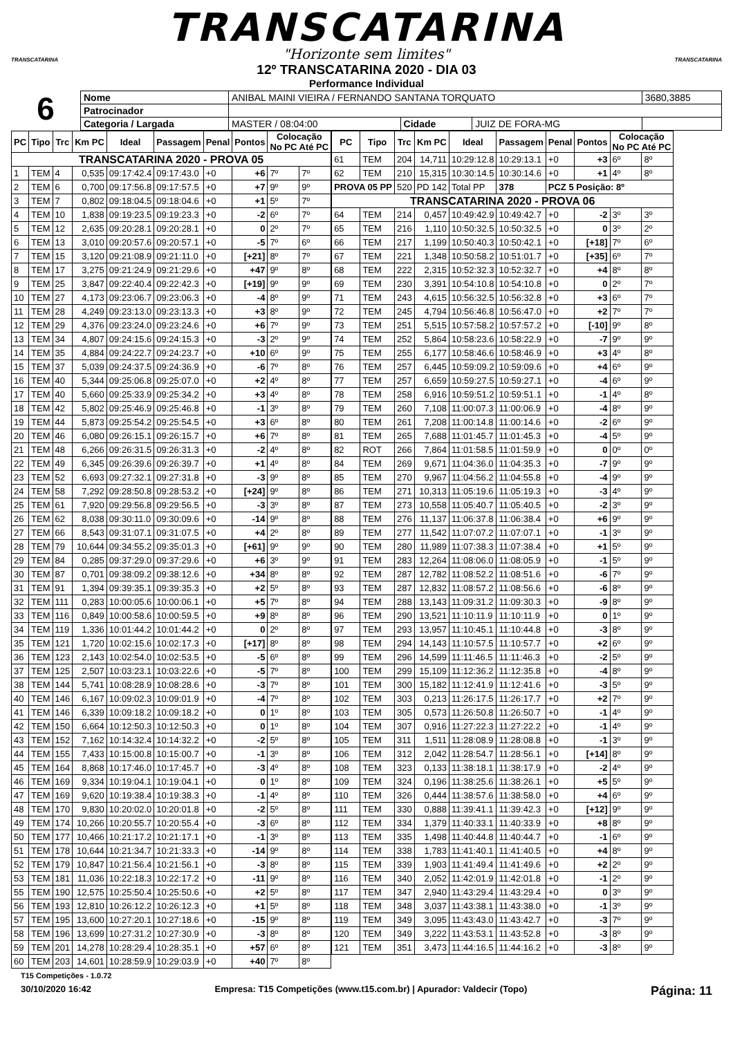TRANSCATARINA
"Horizonte sem limites"
12º TRANSCATARINA 2020 - DIA 03
TRANSCATARINA TRANSCATARINA
Performance Individual
6
| Nome | ANIBAL MAINI VIEIRA / FERNANDO SANTANA TORQUATO | | | | 3680,3885 |
| Patrocinador | | | | | |
| Categoria / Largada | MASTER / 08:04:00 | Cidade | JUIZ DE FORA-MG | | |
| PC | Tipo | Trc | Km PC | Ideal | Passagem | Penal | Pontos | Colocação No PC Até PC | |
| --- | --- | --- | --- | --- | --- | --- | --- | --- | --- |
| TRANSCATARINA 2020 - PROVA 05 | | | | | | | | | |
| 1 | TEM | 4 | 0,535 | 09:17:42.4 | 09:17:43.0 | +0 | +6 | 7º | 7º |
| 2 | TEM | 6 | 0,700 | 09:17:56.8 | 09:17:57.5 | +0 | +7 | 9º | 9º |
| 3 | TEM | 7 | 0,802 | 09:18:04.5 | 09:18:04.6 | +0 | +1 | 5º | 7º |
| 4 | TEM | 10 | 1,838 | 09:19:23.5 | 09:19:23.3 | +0 | -2 | 6º | 7º |
| 5 | TEM | 12 | 2,635 | 09:20:28.1 | 09:20:28.1 | +0 | 0 | 2º | 7º |
| 6 | TEM | 13 | 3,010 | 09:20:57.6 | 09:20:57.1 | +0 | -5 | 7º | 6º |
| 7 | TEM | 15 | 3,120 | 09:21:08.9 | 09:21:11.0 | +0 | [+21] | 8º | 7º |
| 8 | TEM | 17 | 3,275 | 09:21:24.9 | 09:21:29.6 | +0 | +47 | 9º | 8º |
| 9 | TEM | 25 | 3,847 | 09:22:40.4 | 09:22:42.3 | +0 | [+19] | 9º | 9º |
| 10 | TEM | 27 | 4,173 | 09:23:06.7 | 09:23:06.3 | +0 | -4 | 8º | 9º |
| 11 | TEM | 28 | 4,249 | 09:23:13.0 | 09:23:13.3 | +0 | +3 | 8º | 9º |
| 12 | TEM | 29 | 4,376 | 09:23:24.0 | 09:23:24.6 | +0 | +6 | 7º | 9º |
| 13 | TEM | 34 | 4,807 | 09:24:15.6 | 09:24:15.3 | +0 | -3 | 2º | 9º |
| 14 | TEM | 35 | 4,884 | 09:24:22.7 | 09:24:23.7 | +0 | +10 | 6º | 9º |
| 15 | TEM | 37 | 5,039 | 09:24:37.5 | 09:24:36.9 | +0 | -6 | 7º | 8º |
| 16 | TEM | 40 | 5,344 | 09:25:06.8 | 09:25:07.0 | +0 | +2 | 4º | 8º |
| 17 | TEM | 40 | 5,660 | 09:25:33.9 | 09:25:34.2 | +0 | +3 | 4º | 8º |
| 18 | TEM | 42 | 5,802 | 09:25:46.9 | 09:25:46.8 | +0 | -1 | 3º | 8º |
| 19 | TEM | 44 | 5,873 | 09:25:54.2 | 09:25:54.5 | +0 | +3 | 6º | 8º |
| 20 | TEM | 46 | 6,080 | 09:26:15.1 | 09:26:15.7 | +0 | +6 | 7º | 8º |
| 21 | TEM | 48 | 6,266 | 09:26:31.5 | 09:26:31.3 | +0 | -2 | 4º | 8º |
| 22 | TEM | 49 | 6,345 | 09:26:39.6 | 09:26:39.7 | +0 | +1 | 4º | 8º |
| 23 | TEM | 52 | 6,693 | 09:27:32.1 | 09:27:31.8 | +0 | -3 | 9º | 8º |
| 24 | TEM | 58 | 7,292 | 09:28:50.8 | 09:28:53.2 | +0 | [+24] | 9º | 8º |
| 25 | TEM | 61 | 7,920 | 09:29:56.8 | 09:29:56.5 | +0 | -3 | 3º | 8º |
| 26 | TEM | 62 | 8,038 | 09:30:11.0 | 09:30:09.6 | +0 | -14 | 9º | 8º |
| 27 | TEM | 66 | 8,543 | 09:31:07.1 | 09:31:07.5 | +0 | +4 | 2º | 8º |
| 28 | TEM | 79 | 10,644 | 09:34:55.2 | 09:35:01.3 | +0 | [+61] | 9º | 9º |
| 29 | TEM | 84 | 0,285 | 09:37:29.0 | 09:37:29.6 | +0 | +6 | 3º | 9º |
| 30 | TEM | 87 | 0,701 | 09:38:09.2 | 09:38:12.6 | +0 | +34 | 8º | 8º |
| 31 | TEM | 91 | 1,394 | 09:39:35.1 | 09:39:35.3 | +0 | +2 | 5º | 8º |
| 32 | TEM | 111 | 0,283 | 10:00:05.6 | 10:00:06.1 | +0 | +5 | 7º | 8º |
| 33 | TEM | 116 | 0,849 | 10:00:58.6 | 10:00:59.5 | +0 | +9 | 8º | 8º |
| 34 | TEM | 119 | 1,336 | 10:01:44.2 | 10:01:44.2 | +0 | 0 | 2º | 8º |
| 35 | TEM | 121 | 1,720 | 10:02:15.6 | 10:02:17.3 | +0 | [+17] | 8º | 8º |
| 36 | TEM | 123 | 2,143 | 10:02:54.0 | 10:02:53.5 | +0 | -5 | 6º | 8º |
| 37 | TEM | 125 | 2,507 | 10:03:23.1 | 10:03:22.6 | +0 | -5 | 7º | 8º |
| 38 | TEM | 144 | 5,741 | 10:08:28.9 | 10:08:28.6 | +0 | -3 | 7º | 8º |
| 40 | TEM | 146 | 6,167 | 10:09:02.3 | 10:09:01.9 | +0 | -4 | 7º | 8º |
| 41 | TEM | 146 | 6,339 | 10:09:18.2 | 10:09:18.2 | +0 | 0 | 1º | 8º |
| 42 | TEM | 150 | 6,664 | 10:12:50.3 | 10:12:50.3 | +0 | 0 | 1º | 8º |
| 43 | TEM | 152 | 7,162 | 10:14:32.4 | 10:14:32.2 | +0 | -2 | 5º | 8º |
| 44 | TEM | 155 | 7,433 | 10:15:00.8 | 10:15:00.7 | +0 | -1 | 3º | 8º |
| 45 | TEM | 164 | 8,868 | 10:17:46.0 | 10:17:45.7 | +0 | -3 | 4º | 8º |
| 46 | TEM | 169 | 9,334 | 10:19:04.1 | 10:19:04.1 | +0 | 0 | 1º | 8º |
| 47 | TEM | 169 | 9,620 | 10:19:38.4 | 10:19:38.3 | +0 | -1 | 4º | 8º |
| 48 | TEM | 170 | 9,830 | 10:20:02.0 | 10:20:01.8 | +0 | -2 | 5º | 8º |
| 49 | TEM | 174 | 10,266 | 10:20:55.7 | 10:20:55.4 | +0 | -3 | 6º | 8º |
| 50 | TEM | 177 | 10,466 | 10:21:17.2 | 10:21:17.1 | +0 | -1 | 3º | 8º |
| 51 | TEM | 178 | 10,644 | 10:21:34.7 | 10:21:33.3 | +0 | -14 | 9º | 8º |
| 52 | TEM | 179 | 10,847 | 10:21:56.4 | 10:21:56.1 | +0 | -3 | 8º | 8º |
| 53 | TEM | 181 | 11,036 | 10:22:18.3 | 10:22:17.2 | +0 | -11 | 9º | 8º |
| 55 | TEM | 190 | 12,575 | 10:25:50.4 | 10:25:50.6 | +0 | +2 | 5º | 8º |
| 56 | TEM | 193 | 12,810 | 10:26:12.2 | 10:26:12.3 | +0 | +1 | 5º | 8º |
| 57 | TEM | 195 | 13,600 | 10:27:20.1 | 10:27:18.6 | +0 | -15 | 9º | 8º |
| 58 | TEM | 196 | 13,699 | 10:27:31.2 | 10:27:30.9 | +0 | -3 | 8º | 8º |
| 59 | TEM | 201 | 14,278 | 10:28:29.4 | 10:28:35.1 | +0 | +57 | 6º | 8º |
| 60 | TEM | 203 | 14,601 | 10:28:59.9 | 10:29:03.9 | +0 | +40 | 7º | 8º |
| PC | Tipo | Trc | Km PC | Ideal | Passagem | Penal | Pontos | Colocação No PC Até PC | |
| --- | --- | --- | --- | --- | --- | --- | --- | --- | --- |
| 61 | TEM | 204 | 14,711 | 10:29:12.8 | 10:29:13.1 | +0 | +3 | 6º | 8º |
| 62 | TEM | 210 | 15,315 | 10:30:14.5 | 10:30:14.6 | +0 | +1 | 4º | 8º |
| PROVA 05 PP | | 520 | PD 142 | Total PP | 378 | PCZ 5 Posição: 8º | | | |
| TRANSCATARINA 2020 - PROVA 06 | | | | | | | | | |
| 64 | TEM | 214 | 0,457 | 10:49:42.9 | 10:49:42.7 | +0 | -2 | 3º | 3º |
| 65 | TEM | 216 | 1,110 | 10:50:32.5 | 10:50:32.5 | +0 | 0 | 3º | 2º |
| 66 | TEM | 217 | 1,199 | 10:50:40.3 | 10:50:42.1 | +0 | [+18] | 7º | 6º |
| 67 | TEM | 221 | 1,348 | 10:50:58.2 | 10:51:01.7 | +0 | [+35] | 6º | 7º |
| 68 | TEM | 222 | 2,315 | 10:52:32.3 | 10:52:32.7 | +0 | +4 | 8º | 8º |
| 69 | TEM | 230 | 3,391 | 10:54:10.8 | 10:54:10.8 | +0 | 0 | 2º | 7º |
| 71 | TEM | 243 | 4,615 | 10:56:32.5 | 10:56:32.8 | +0 | +3 | 6º | 7º |
| 72 | TEM | 245 | 4,794 | 10:56:46.8 | 10:56:47.0 | +0 | +2 | 7º | 7º |
| 73 | TEM | 251 | 5,515 | 10:57:58.2 | 10:57:57.2 | +0 | [-10] | 9º | 8º |
| 74 | TEM | 252 | 5,864 | 10:58:23.6 | 10:58:22.9 | +0 | -7 | 9º | 9º |
| 75 | TEM | 255 | 6,177 | 10:58:46.6 | 10:58:46.9 | +0 | +3 | 4º | 8º |
| 76 | TEM | 257 | 6,445 | 10:59:09.2 | 10:59:09.6 | +0 | +4 | 6º | 9º |
| 77 | TEM | 257 | 6,659 | 10:59:27.5 | 10:59:27.1 | +0 | -4 | 6º | 9º |
| 78 | TEM | 258 | 6,916 | 10:59:51.2 | 10:59:51.1 | +0 | -1 | 4º | 8º |
| 79 | TEM | 260 | 7,108 | 11:00:07.3 | 11:00:06.9 | +0 | -4 | 8º | 9º |
| 80 | TEM | 261 | 7,208 | 11:00:14.8 | 11:00:14.6 | +0 | -2 | 6º | 9º |
| 81 | TEM | 265 | 7,688 | 11:01:45.7 | 11:01:45.3 | +0 | -4 | 5º | 9º |
| 82 | ROT | 266 | 7,864 | 11:01:58.5 | 11:01:59.9 | +0 | 0 | 0º | 0º |
| 84 | TEM | 269 | 9,671 | 11:04:36.0 | 11:04:35.3 | +0 | -7 | 9º | 9º |
| 85 | TEM | 270 | 9,967 | 11:04:56.2 | 11:04:55.8 | +0 | -4 | 9º | 9º |
| 86 | TEM | 271 | 10,313 | 11:05:19.6 | 11:05:19.3 | +0 | -3 | 4º | 9º |
| 87 | TEM | 273 | 10,558 | 11:05:40.7 | 11:05:40.5 | +0 | -2 | 3º | 9º |
| 88 | TEM | 276 | 11,137 | 11:06:37.8 | 11:06:38.4 | +0 | +6 | 9º | 9º |
| 89 | TEM | 277 | 11,542 | 11:07:07.2 | 11:07:07.1 | +0 | -1 | 3º | 9º |
| 90 | TEM | 280 | 11,989 | 11:07:38.3 | 11:07:38.4 | +0 | +1 | 5º | 9º |
| 91 | TEM | 283 | 12,264 | 11:08:06.0 | 11:08:05.9 | +0 | -1 | 5º | 9º |
| 92 | TEM | 287 | 12,782 | 11:08:52.2 | 11:08:51.6 | +0 | -6 | 7º | 9º |
| 93 | TEM | 287 | 12,832 | 11:08:57.2 | 11:08:56.6 | +0 | -6 | 8º | 9º |
| 94 | TEM | 288 | 13,143 | 11:09:31.2 | 11:09:30.3 | +0 | -9 | 8º | 9º |
| 96 | TEM | 290 | 13,521 | 11:10:11.9 | 11:10:11.9 | +0 | 0 | 1º | 9º |
| 97 | TEM | 293 | 13,957 | 11:10:45.1 | 11:10:44.8 | +0 | -3 | 8º | 9º |
| 98 | TEM | 294 | 14,143 | 11:10:57.5 | 11:10:57.7 | +0 | +2 | 6º | 9º |
| 99 | TEM | 296 | 14,599 | 11:11:46.5 | 11:11:46.3 | +0 | -2 | 5º | 9º |
| 100 | TEM | 299 | 15,109 | 11:12:36.2 | 11:12:35.8 | +0 | -4 | 8º | 9º |
| 101 | TEM | 300 | 15,182 | 11:12:41.9 | 11:12:41.6 | +0 | -3 | 5º | 9º |
| 102 | TEM | 303 | 0,213 | 11:26:17.5 | 11:26:17.7 | +0 | +2 | 7º | 9º |
| 103 | TEM | 305 | 0,573 | 11:26:50.8 | 11:26:50.7 | +0 | -1 | 4º | 9º |
| 104 | TEM | 307 | 0,916 | 11:27:22.3 | 11:27:22.2 | +0 | -1 | 4º | 9º |
| 105 | TEM | 311 | 1,511 | 11:28:08.9 | 11:28:08.8 | +0 | -1 | 3º | 9º |
| 106 | TEM | 312 | 2,042 | 11:28:54.7 | 11:28:56.1 | +0 | [+14] | 8º | 9º |
| 108 | TEM | 323 | 0,133 | 11:38:18.1 | 11:38:17.9 | +0 | -2 | 4º | 9º |
| 109 | TEM | 324 | 0,196 | 11:38:25.6 | 11:38:26.1 | +0 | +5 | 5º | 9º |
| 110 | TEM | 326 | 0,444 | 11:38:57.6 | 11:38:58.0 | +0 | +4 | 6º | 9º |
| 111 | TEM | 330 | 0,888 | 11:39:41.1 | 11:39:42.3 | +0 | [+12] | 9º | 9º |
| 112 | TEM | 334 | 1,379 | 11:40:33.1 | 11:40:33.9 | +0 | +8 | 8º | 9º |
| 113 | TEM | 335 | 1,498 | 11:40:44.8 | 11:40:44.7 | +0 | -1 | 6º | 9º |
| 114 | TEM | 338 | 1,783 | 11:41:40.1 | 11:41:40.5 | +0 | +4 | 8º | 9º |
| 115 | TEM | 339 | 1,903 | 11:41:49.4 | 11:41:49.6 | +0 | +2 | 2º | 9º |
| 116 | TEM | 340 | 2,052 | 11:42:01.9 | 11:42:01.8 | +0 | -1 | 2º | 9º |
| 117 | TEM | 347 | 2,940 | 11:43:29.4 | 11:43:29.4 | +0 | 0 | 3º | 9º |
| 118 | TEM | 348 | 3,037 | 11:43:38.1 | 11:43:38.0 | +0 | -1 | 3º | 9º |
| 119 | TEM | 349 | 3,095 | 11:43:43.0 | 11:43:42.7 | +0 | -3 | 7º | 9º |
| 120 | TEM | 349 | 3,222 | 11:43:53.1 | 11:43:52.8 | +0 | -3 | 8º | 9º |
| 121 | TEM | 351 | 3,473 | 11:44:16.5 | 11:44:16.2 | +0 | -3 | 8º | 9º |
T15 Competições - 1.0.72
30/10/2020 16:42 Empresa: T15 Competições (www.t15.com.br) | Apurador: Valdecir (Topo) Página: 11